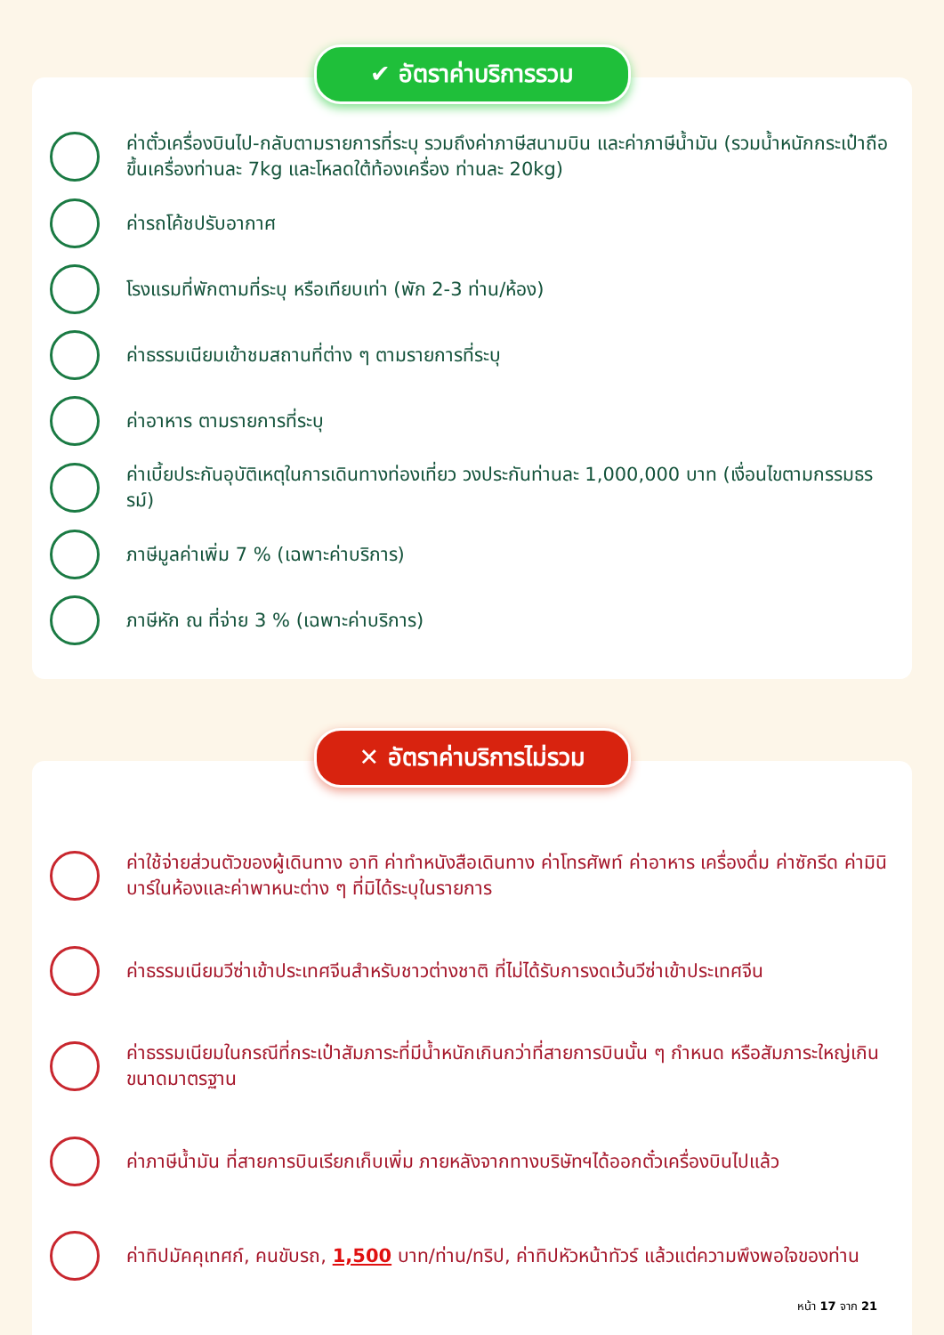✔ อัตราค่าบริการรวม
ค่าตั๋วเครื่องบินไป-กลับตามรายการที่ระบุ รวมถึงค่าภาษีสนามบิน และค่าภาษีน้ำมัน (รวมน้ำหนักกระเป๋าถือขึ้นเครื่องท่านละ 7kg และโหลดใต้ท้องเครื่อง ท่านละ 20kg)
ค่ารถโค้ชปรับอากาศ
โรงแรมที่พักตามที่ระบุ หรือเทียบเท่า (พัก 2-3 ท่าน/ห้อง)
ค่าธรรมเนียมเข้าชมสถานที่ต่าง ๆ ตามรายการที่ระบุ
ค่าอาหาร ตามรายการที่ระบุ
ค่าเบี้ยประกันอุบัติเหตุในการเดินทางท่องเที่ยว วงประกันท่านละ 1,000,000 บาท (เงื่อนไขตามกรรมธรรม์)
ภาษีมูลค่าเพิ่ม 7 % (เฉพาะค่าบริการ)
ภาษีหัก ณ ที่จ่าย 3 % (เฉพาะค่าบริการ)
✕ อัตราค่าบริการไม่รวม
ค่าใช้จ่ายส่วนตัวของผู้เดินทาง อาทิ ค่าทำหนังสือเดินทาง ค่าโทรศัพท์ ค่าอาหาร เครื่องดื่ม ค่าซักรีด ค่ามินิบาร์ในห้องและค่าพาหนะต่าง ๆ ที่มิได้ระบุในรายการ
ค่าธรรมเนียมวีซ่าเข้าประเทศจีนสำหรับชาวต่างชาติ ที่ไม่ได้รับการงดเว้นวีซ่าเข้าประเทศจีน
ค่าธรรมเนียมในกรณีที่กระเป๋าสัมภาระที่มีน้ำหนักเกินกว่าที่สายการบินนั้น ๆ กำหนด หรือสัมภาระใหญ่เกินขนาดมาตรฐาน
ค่าภาษีน้ำมัน ที่สายการบินเรียกเก็บเพิ่ม ภายหลังจากทางบริษัทฯได้ออกตั๋วเครื่องบินไปแล้ว
ค่าทิปมัคคุเทศก์, คนขับรถ, 1,500 บาท/ท่าน/ทริป, ค่าทิปหัวหน้าทัวร์ แล้วแต่ความพึงพอใจของท่าน
หน้า 17 จาก 21